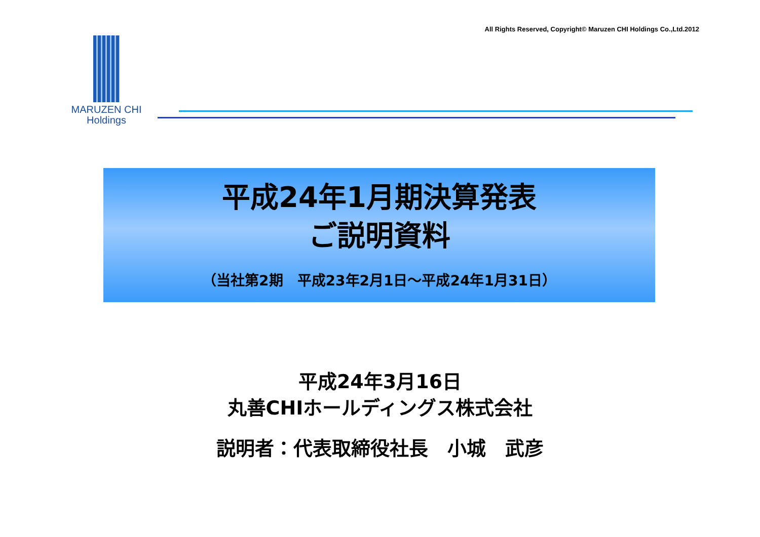All Rights Reserved, Copyright© Maruzen CHI Holdings Co.,Ltd.2012
MARUZEN CHI
Holdings
平成24年1月期決算発表
ご説明資料
（当社第2期　平成23年2月1日～平成24年1月31日）
平成24年3月16日
丸善CHIホールディングス株式会社
説明者：代表取締役社長　小城　武彦